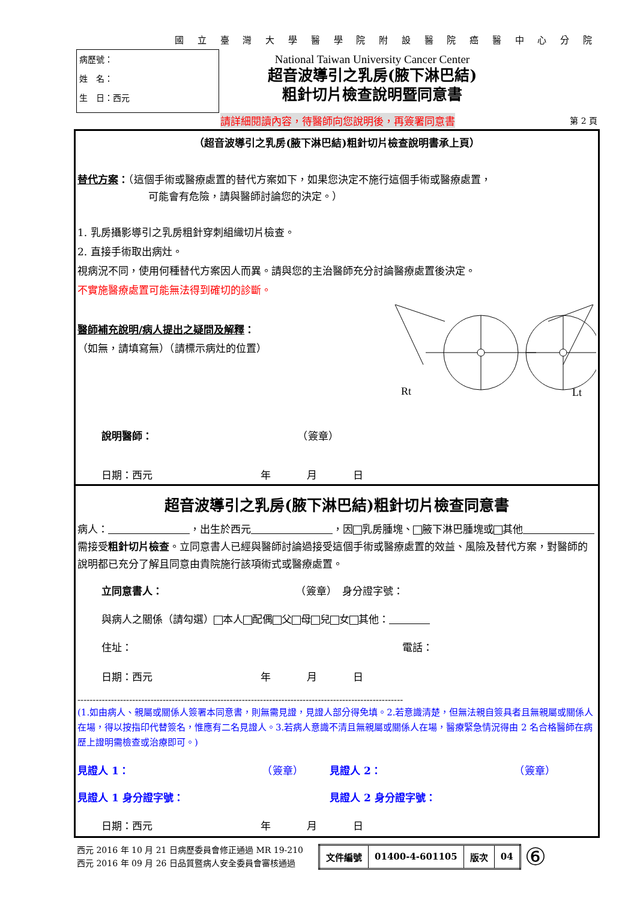國 立 臺 灣 大 學 醫 學 院 附 設 醫 院 癌 醫 中 心 分 院
病歷號：
姓　名：
生　日：西元
National Taiwan University Cancer Center
超音波導引之乳房(腋下淋巴結)
粗針切片檢查說明暨同意書
請詳細閱讀內容，待醫師向您說明後，再簽署同意書
第 2 頁
（超音波導引之乳房(腋下淋巴結)粗針切片檢查說明書承上頁）
替代方案：（這個手術或醫療處置的替代方案如下，如果您決定不施行這個手術或醫療處置，
可能會有危險，請與醫師討論您的決定。）
1. 乳房攝影導引之乳房粗針穿刺組織切片檢查。
2. 直接手術取出病灶。
視病況不同，使用何種替代方案因人而異。請與您的主治醫師充分討論醫療處置後決定。
不實施醫療處置可能無法得到確切的診斷。
醫師補充說明/病人提出之疑問及解釋：
（如無，請填寫無）（請標示病灶的位置）
Rt
Lt
說明醫師： （簽章）
日期：西元 年 月 日
超音波導引之乳房(腋下淋巴結)粗針切片檢查同意書
病人：　　　　　　　　 ，出生於西元　　　　　　　　 ，因 乳房腫塊、 腋下淋巴腫塊或 其他　　　　　　　 需接受粗針切片檢查。立同意書人已經與醫師討論過接受這個手術或醫療處置的效益、風險及替代方案，對醫師的說明都已充分了解且同意由貴院施行該項術式或醫療處置。
立同意書人： （簽章）　身分證字號：
與病人之關係（請勾選） 本人 配偶 父 母 兒 女 其他：　　　　
住址： 電話：
日期：西元 年 月 日
-----------------------------------------------------------------------------------------------------------
(1.如由病人、親屬或關係人簽署本同意書，則無需見證，見證人部分得免填。2.若意識清楚，但無法親自簽具者且無親屬或關係人在場，得以按指印代替簽名，惟應有二名見證人。3.若病人意識不清且無親屬或關係人在場，醫療緊急情況得由 2 名合格醫師在病歷上證明需檢查或治療即可。)
見證人 1： （簽章） 見證人 2： （簽章）
見證人 1 身分證字號： 見證人 2 身分證字號：
日期：西元 年 月 日
西元 2016 年 10 月 21 日病歷委員會修正通過 MR 19-210
西元 2016 年 09 月 26 日品質暨病人安全委員會審核通過
| 文件編號 | 01400-4-601105 | 版次 | 04 |
⑥